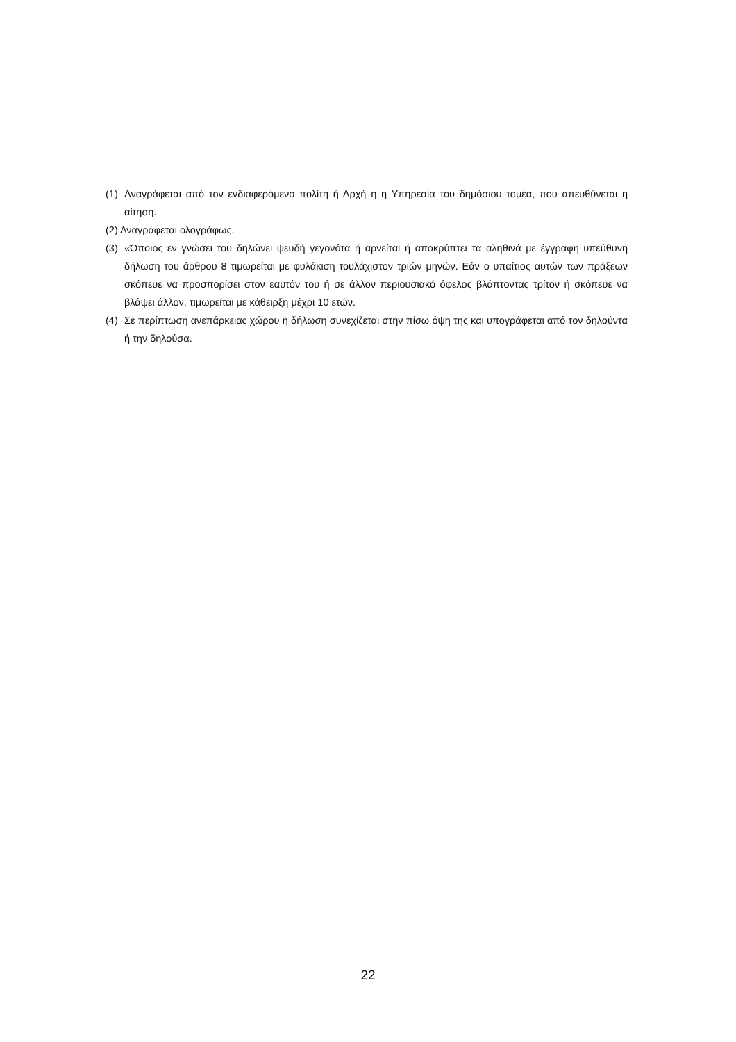(1) Αναγράφεται από τον ενδιαφερόμενο πολίτη ή Αρχή ή η Υπηρεσία του δημόσιου τομέα, που απευθύνεται η αίτηση.
(2) Αναγράφεται ολογράφως.
(3) «Όποιος εν γνώσει του δηλώνει ψευδή γεγονότα ή αρνείται ή αποκρύπτει τα αληθινά με έγγραφη υπεύθυνη δήλωση του άρθρου 8 τιμωρείται με φυλάκιση τουλάχιστον τριών μηνών. Εάν ο υπαίτιος αυτών των πράξεων σκόπευε να προσπορίσει στον εαυτόν του ή σε άλλον περιουσιακό όφελος βλάπτοντας τρίτον ή σκόπευε να βλάψει άλλον, τιμωρείται με κάθειρξη μέχρι 10 ετών.
(4) Σε περίπτωση ανεπάρκειας χώρου η δήλωση συνεχίζεται στην πίσω όψη της και υπογράφεται από τον δηλούντα ή την δηλούσα.
22